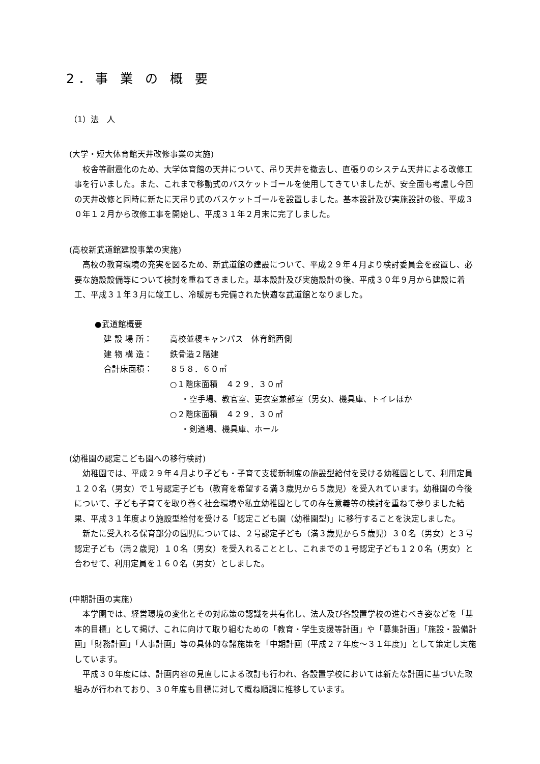2．事 業 の 概 要
（1）法　人
(大学・短大体育館天井改修事業の実施)
校舎等耐震化のため、大学体育館の天井について、吊り天井を撤去し、直張りのシステム天井による改修工事を行いました。また、これまで移動式のバスケットゴールを使用してきていましたが、安全面も考慮し今回の天井改修と同時に新たに天吊り式のバスケットゴールを設置しました。基本設計及び実施設計の後、平成３０年１２月から改修工事を開始し、平成３１年２月末に完了しました。
(高校新武道館建設事業の実施)
高校の教育環境の充実を図るため、新武道館の建設について、平成２９年４月より検討委員会を設置し、必要な施設設備等について検討を重ねてきました。基本設計及び実施設計の後、平成３０年９月から建設に着工、平成３１年３月に竣工し、冷暖房も完備された快適な武道館となりました。
●武道館概要
建 設 場 所： 高校並榎キャンパス　体育館西側
建 物 構 造： 鉄骨造２階建
合計床面積： ８５８．６０㎡
○１階床面積　４２９．３０㎡
・空手場、教官室、更衣室兼部室（男女)、機具庫、トイレほか
○２階床面積　４２９．３０㎡
・剣道場、機具庫、ホール
(幼稚園の認定こども園への移行検討)
幼稚園では、平成２９年４月より子ども・子育て支援新制度の施設型給付を受ける幼稚園として、利用定員１２０名（男女）で１号認定子ども（教育を希望する満３歳児から５歳児）を受入れています。幼稚園の今後について、子ども子育てを取り巻く社会環境や私立幼稚園としての存在意義等の検討を重ねて参りました結果、平成３１年度より施設型給付を受ける「認定こども園（幼稚園型)」に移行することを決定しました。
新たに受入れる保育部分の園児については、２号認定子ども（満３歳児から５歳児）３０名（男女）と３号認定子ども（満２歳児）１０名（男女）を受入れることとし、これまでの１号認定子ども１２０名（男女）と合わせて、利用定員を１６０名（男女）としました。
(中期計画の実施)
本学園では、経営環境の変化とその対応策の認識を共有化し、法人及び各設置学校の進むべき姿などを「基本的目標」として掲げ、これに向けて取り組むための「教育・学生支援等計画」や「募集計画」「施設・設備計画」「財務計画」「人事計画」等の具体的な諸施策を「中期計画（平成２７年度～３１年度)」として策定し実施しています。
平成３０年度には、計画内容の見直しによる改訂も行われ、各設置学校においては新たな計画に基づいた取組みが行われており、３０年度も目標に対して概ね順調に推移しています。